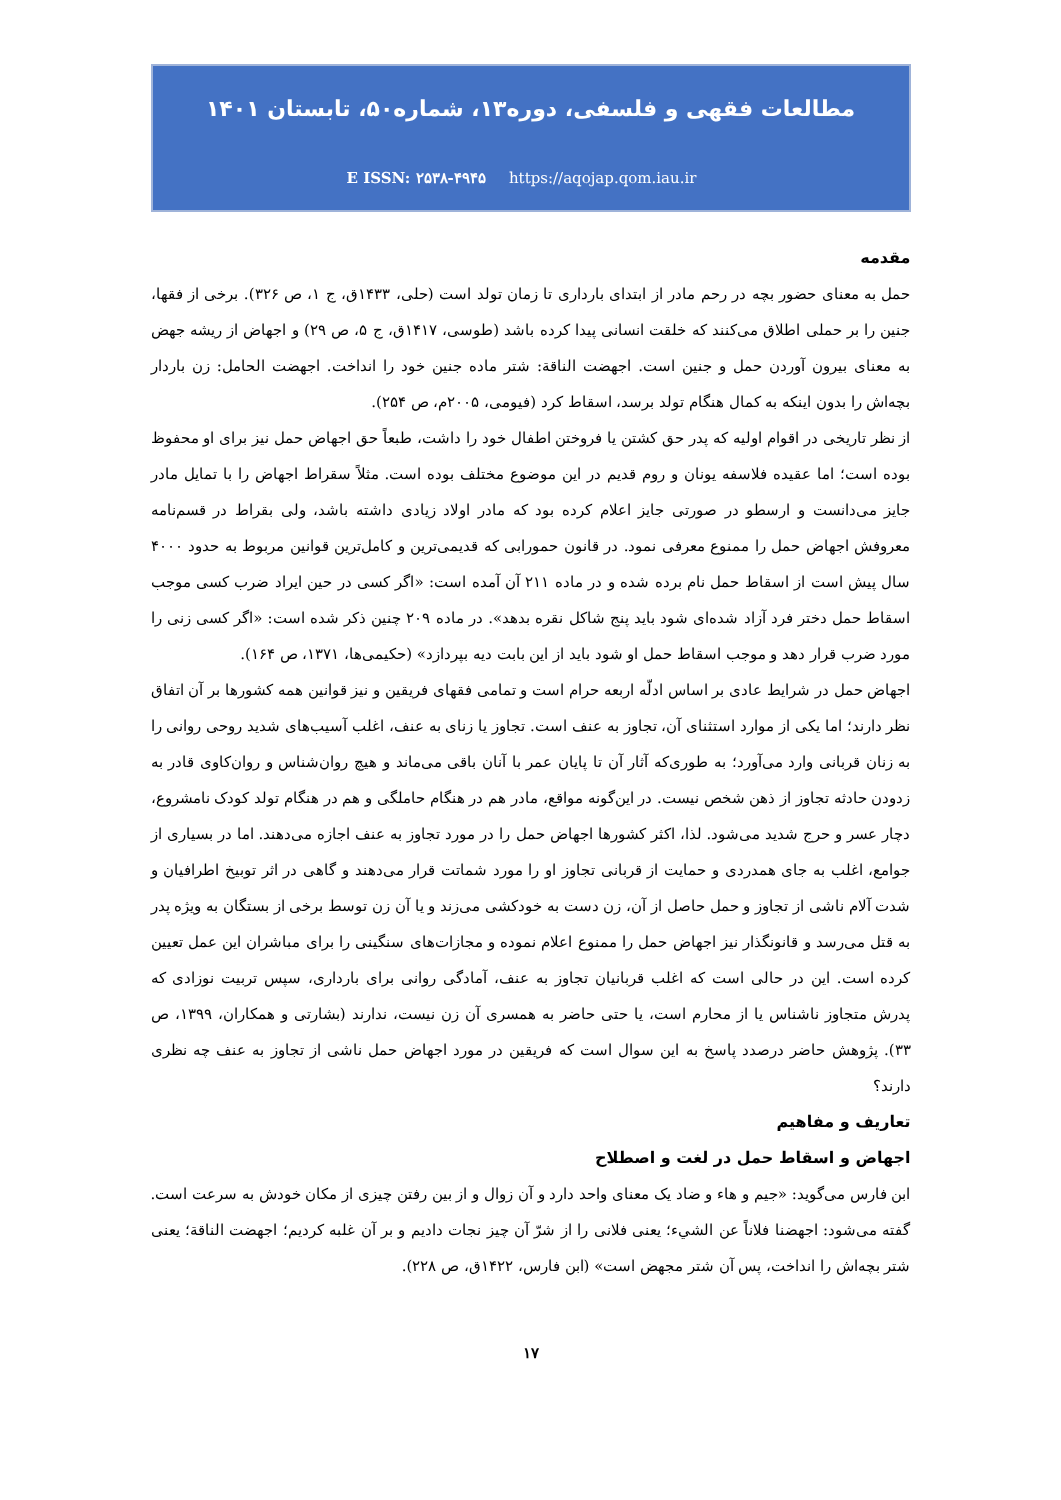مطالعات فقهی و فلسفی، دوره۱۳، شماره۵۰، تابستان ۱۴۰۱
E ISSN: ۲۵۳۸-۴۹۴۵ https://aqojap.qom.iau.ir
مقدمه
حمل به معنای حضور بچه در رحم مادر از ابتدای بارداری تا زمان تولد است (حلی، ۱۴۳۳ق، ج ۱، ص ۳۲۶). برخی از فقها، جنین را بر حملی اطلاق می‌کنند که خلقت انسانی پیدا کرده باشد (طوسی، ۱۴۱۷ق، ج ۵، ص ۲۹) و اجهاض از ریشه جهض به معنای بیرون آوردن حمل و جنین است. اجهضت الناقة: شتر ماده جنین خود را انداخت. اجهضت الحامل: زن باردار بچه‌اش را بدون اینکه به کمال هنگام تولد برسد، اسقاط کرد (فیومی، ۲۰۰۵م، ص ۲۵۴).
از نظر تاریخی در اقوام اولیه که پدر حق کشتن یا فروختن اطفال خود را داشت، طبعاً حق اجهاض حمل نیز برای او محفوظ بوده است؛ اما عقیده فلاسفه یونان و روم قدیم در این موضوع مختلف بوده است. مثلاً سقراط اجهاض را با تمایل مادر جایز می‌دانست و ارسطو در صورتی جایز اعلام کرده بود که مادر اولاد زیادی داشته باشد، ولی بقراط در قسم‌نامه معروفش اجهاض حمل را ممنوع معرفی نمود. در قانون حمورابی که قدیمی‌ترین و کامل‌ترین قوانین مربوط به حدود ۴۰۰۰ سال پیش است از اسقاط حمل نام برده شده و در ماده ۲۱۱ آن آمده است: «اگر کسی در حین ایراد ضرب کسی موجب اسقاط حمل دختر فرد آزاد شده‌ای شود باید پنج شاکل نقره بدهد». در ماده ۲۰۹ چنین ذکر شده است: «اگر کسی زنی را مورد ضرب قرار دهد و موجب اسقاط حمل او شود باید از این بابت دیه بپردازد» (حکیمی‌ها، ۱۳۷۱، ص ۱۶۴).
اجهاض حمل در شرایط عادی بر اساس ادلّه اربعه حرام است و تمامی فقهای فریقین و نیز قوانین همه کشورها بر آن اتفاق نظر دارند؛ اما یکی از موارد استثنای آن، تجاوز به عنف است. تجاوز یا زنای به عنف، اغلب آسیب‌های شدید روحی روانی را به زنان قربانی وارد می‌آورد؛ به طوری‌که آثار آن تا پایان عمر با آنان باقی می‌ماند و هیچ روان‌شناس و روان‌کاوی قادر به زدودن حادثه تجاوز از ذهن شخص نیست. در این‌گونه مواقع، مادر هم در هنگام حاملگی و هم در هنگام تولد کودک نامشروع، دچار عسر و حرج شدید می‌شود. لذا، اکثر کشورها اجهاض حمل را در مورد تجاوز به عنف اجازه می‌دهند. اما در بسیاری از جوامع، اغلب به جای همدردی و حمایت از قربانی تجاوز او را مورد شماتت قرار می‌دهند و گاهی در اثر توبیخ اطرافیان و شدت آلام ناشی از تجاوز و حمل حاصل از آن، زن دست به خودکشی می‌زند و یا آن زن توسط برخی از بستگان به ویژه پدر به قتل می‌رسد و قانونگذار نیز اجهاض حمل را ممنوع اعلام نموده و مجازات‌های سنگینی را برای مباشران این عمل تعیین کرده است. این در حالی است که اغلب قربانیان تجاوز به عنف، آمادگی روانی برای بارداری، سپس تربیت نوزادی که پدرش متجاوز ناشناس یا از محارم است، یا حتی حاضر به همسری آن زن نیست، ندارند (بشارتی و همکاران، ۱۳۹۹، ص ۳۳). پژوهش حاضر درصدد پاسخ به این سوال است که فریقین در مورد اجهاض حمل ناشی از تجاوز به عنف چه نظری دارند؟
تعاریف و مفاهیم
اجهاض و اسقاط حمل در لغت و اصطلاح
ابن فارس می‌گوید: «جیم و هاء و ضاد یک معنای واحد دارد و آن زوال و از بین رفتن چیزی از مکان خودش به سرعت است. گفته می‌شود: اجهضنا فلاناً عن الشيء؛ یعنی فلانی را از شرّ آن چیز نجات دادیم و بر آن غلبه کردیم؛ اجهضت الناقة؛ یعنی شتر بچه‌اش را انداخت، پس آن شتر مجهض است» (ابن فارس، ۱۴۲۲ق، ص ۲۲۸).
۱۷